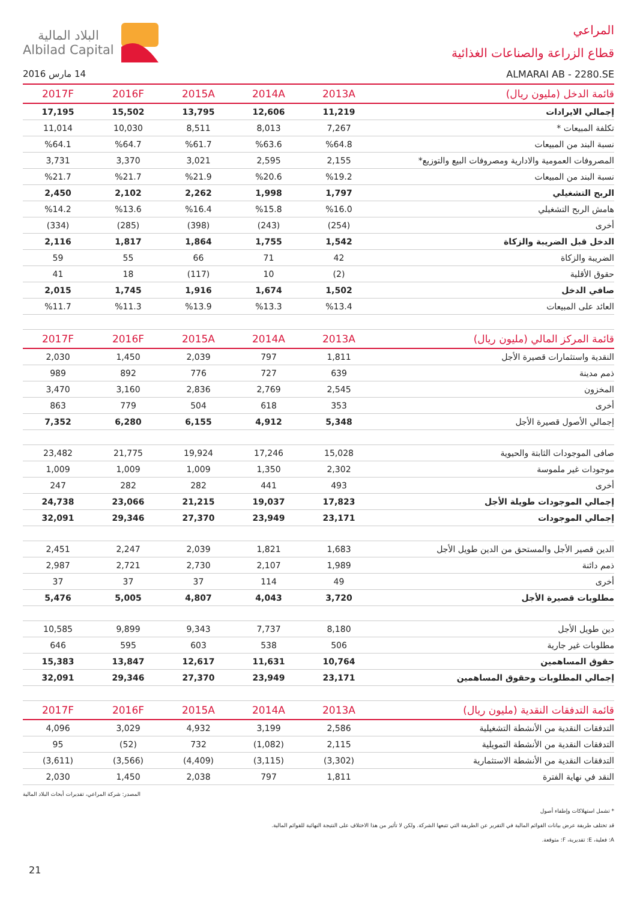المراعي
قطاع الزراعة والصناعات الغذائية
ALMARAI AB - 2280.SE
البلاد المالية
Albilad Capital
14 مارس 2016
| قائمة الدخل (مليون ريال) | 2013A | 2014A | 2015A | 2016F | 2017F |
| --- | --- | --- | --- | --- | --- |
| إجمالي الايرادات | 11,219 | 12,606 | 13,795 | 15,502 | 17,195 |
| تكلفة المبيعات * | 7,267 | 8,013 | 8,511 | 10,030 | 11,014 |
| نسبة البند من المبيعات | %64.8 | %63.6 | %61.7 | %64.7 | %64.1 |
| المصروفات العمومية والادارية ومصروفات البيع والتوزيع* | 2,155 | 2,595 | 3,021 | 3,370 | 3,731 |
| نسبة البند من المبيعات | %19.2 | %20.6 | %21.9 | %21.7 | %21.7 |
| الربح التشغيلي | 1,797 | 1,998 | 2,262 | 2,102 | 2,450 |
| هامش الربح التشغيلي | %16.0 | %15.8 | %16.4 | %13.6 | %14.2 |
| أخرى | (254) | (243) | (398) | (285) | (334) |
| الدخل قبل الضريبة والزكاة | 1,542 | 1,755 | 1,864 | 1,817 | 2,116 |
| الضريبة والزكاة | 42 | 71 | 66 | 55 | 59 |
| حقوق الأقلية | (2) | 10 | (117) | 18 | 41 |
| صافي الدخل | 1,502 | 1,674 | 1,916 | 1,745 | 2,015 |
| العائد على المبيعات | %13.4 | %13.3 | %13.9 | %11.3 | %11.7 |
| قائمة المركز المالي (مليون ريال) | 2013A | 2014A | 2015A | 2016F | 2017F |
| النقدية واستثمارات قصيرة الأجل | 1,811 | 797 | 2,039 | 1,450 | 2,030 |
| ذمم مدينة | 639 | 727 | 776 | 892 | 989 |
| المخزون | 2,545 | 2,769 | 2,836 | 3,160 | 3,470 |
| أخرى | 353 | 618 | 504 | 779 | 863 |
| إجمالي الأصول قصيرة الأجل | 5,348 | 4,912 | 6,155 | 6,280 | 7,352 |
| صافى الموجودات الثابتة والحيوية | 15,028 | 17,246 | 19,924 | 21,775 | 23,482 |
| موجودات غير ملموسة | 2,302 | 1,350 | 1,009 | 1,009 | 1,009 |
| أخرى | 493 | 441 | 282 | 282 | 247 |
| إجمالي الموجودات طويلة الأجل | 17,823 | 19,037 | 21,215 | 23,066 | 24,738 |
| إجمالي الموجودات | 23,171 | 23,949 | 27,370 | 29,346 | 32,091 |
| الدين قصير الأجل والمستحق من الدين طويل الأجل | 1,683 | 1,821 | 2,039 | 2,247 | 2,451 |
| ذمم دائنة | 1,989 | 2,107 | 2,730 | 2,721 | 2,987 |
| أخرى | 49 | 114 | 37 | 37 | 37 |
| مطلوبات قصيرة الأجل | 3,720 | 4,043 | 4,807 | 5,005 | 5,476 |
| دين طويل الأجل | 8,180 | 7,737 | 9,343 | 9,899 | 10,585 |
| مطلوبات غير جارية | 506 | 538 | 603 | 595 | 646 |
| حقوق المساهمين | 10,764 | 11,631 | 12,617 | 13,847 | 15,383 |
| إجمالي المطلوبات وحقوق المساهمين | 23,171 | 23,949 | 27,370 | 29,346 | 32,091 |
| قائمة التدفقات النقدية (مليون ريال) | 2013A | 2014A | 2015A | 2016F | 2017F |
| التدفقات النقدية من الأنشطة التشغيلية | 2,586 | 3,199 | 4,932 | 3,029 | 4,096 |
| التدفقات النقدية من الأنشطة التمويلية | 2,115 | (1,082) | 732 | (52) | 95 |
| التدفقات النقدية من الأنشطة الاستثمارية | (3,302) | (3,115) | (4,409) | (3,566) | (3,611) |
| النقد في نهاية الفترة | 1,811 | 797 | 2,038 | 1,450 | 2,030 |
المصدر: شركة المراعي، تقديرات أبحاث البلاد المالية
* تشمل استهلاكات وإطفاء أصول
قد تختلف طريقة عرض بيانات القوائم المالية في التقرير عن الطريقة التي تتبعها الشركة. ولكن لا تأثير من هذا الاختلاف على النتيجة النهائية للقوائم المالية.
A: فعلية، E: تقديرية، F: متوقعة.
21